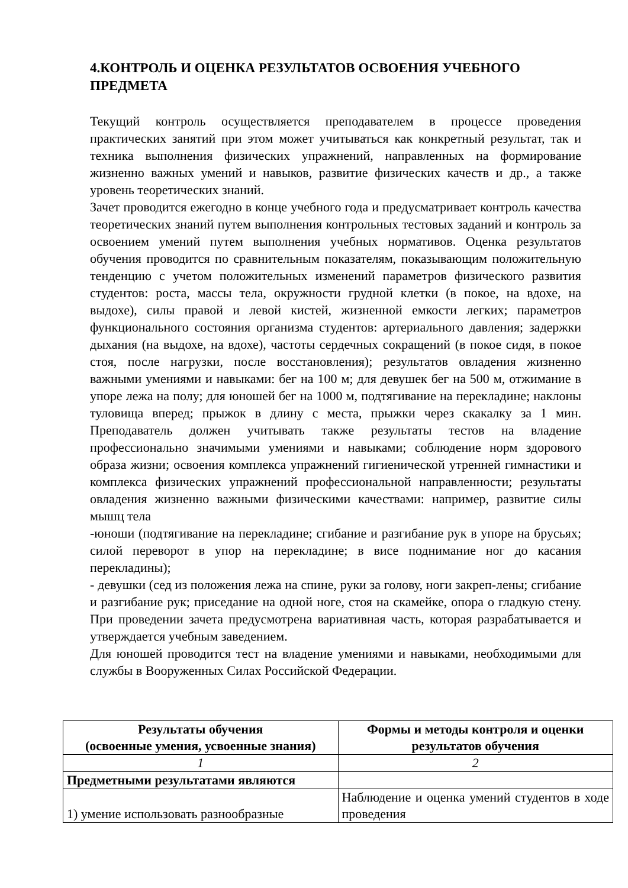4.КОНТРОЛЬ И ОЦЕНКА РЕЗУЛЬТАТОВ ОСВОЕНИЯ УЧЕБНОГО ПРЕДМЕТА
Текущий контроль осуществляется преподавателем в процессе проведения практических занятий при этом может учитываться как конкретный результат, так и техника выполнения физических упражнений, направленных на формирование жизненно важных умений и навыков, развитие физических качеств и др., а также уровень теоретических знаний.
Зачет проводится ежегодно в конце учебного года и предусматривает контроль качества теоретических знаний путем выполнения контрольных тестовых заданий и контроль за освоением умений путем выполнения учебных нормативов. Оценка результатов обучения проводится по сравнительным показателям, показывающим положительную тенденцию с учетом положительных изменений параметров физического развития студентов: роста, массы тела, окружности грудной клетки (в покое, на вдохе, на выдохе), силы правой и левой кистей, жизненной емкости легких; параметров функционального состояния организма студентов: артериального давления; задержки дыхания (на выдохе, на вдохе), частоты сердечных сокращений (в покое сидя, в покое стоя, после нагрузки, после восстановления); результатов овладения жизненно важными умениями и навыками: бег на 100 м; для девушек бег на 500 м, отжимание в упоре лежа на полу; для юношей бег на 1000 м, подтягивание на перекладине; наклоны туловища вперед; прыжок в длину с места, прыжки через скакалку за 1 мин. Преподаватель должен учитывать также результаты тестов на владение профессионально значимыми умениями и навыками; соблюдение норм здорового образа жизни; освоения комплекса упражнений гигиенической утренней гимнастики и комплекса физических упражнений профессиональной направленности; результаты овладения жизненно важными физическими качествами: например, развитие силы мышц тела
-юноши (подтягивание на перекладине; сгибание и разгибание рук в упоре на брусьях; силой переворот в упор на перекладине; в висе поднимание ног до касания перекладины);
- девушки (сед из положения лежа на спине, руки за голову, ноги закреп-лены; сгибание и разгибание рук; приседание на одной ноге, стоя на скамейке, опора о гладкую стену. При проведении зачета предусмотрена вариативная часть, которая разрабатывается и утверждается учебным заведением.
Для юношей проводится тест на владение умениями и навыками, необходимыми для службы в Вооруженных Силах Российской Федерации.
| Результаты обучения (освоенные умения, усвоенные знания) | Формы и методы контроля и оценки результатов обучения |
| --- | --- |
| 1 | 2 |
| Предметными результатами являются | |
| 1) умение использовать разнообразные | Наблюдение и оценка умений студентов в ходе проведения |